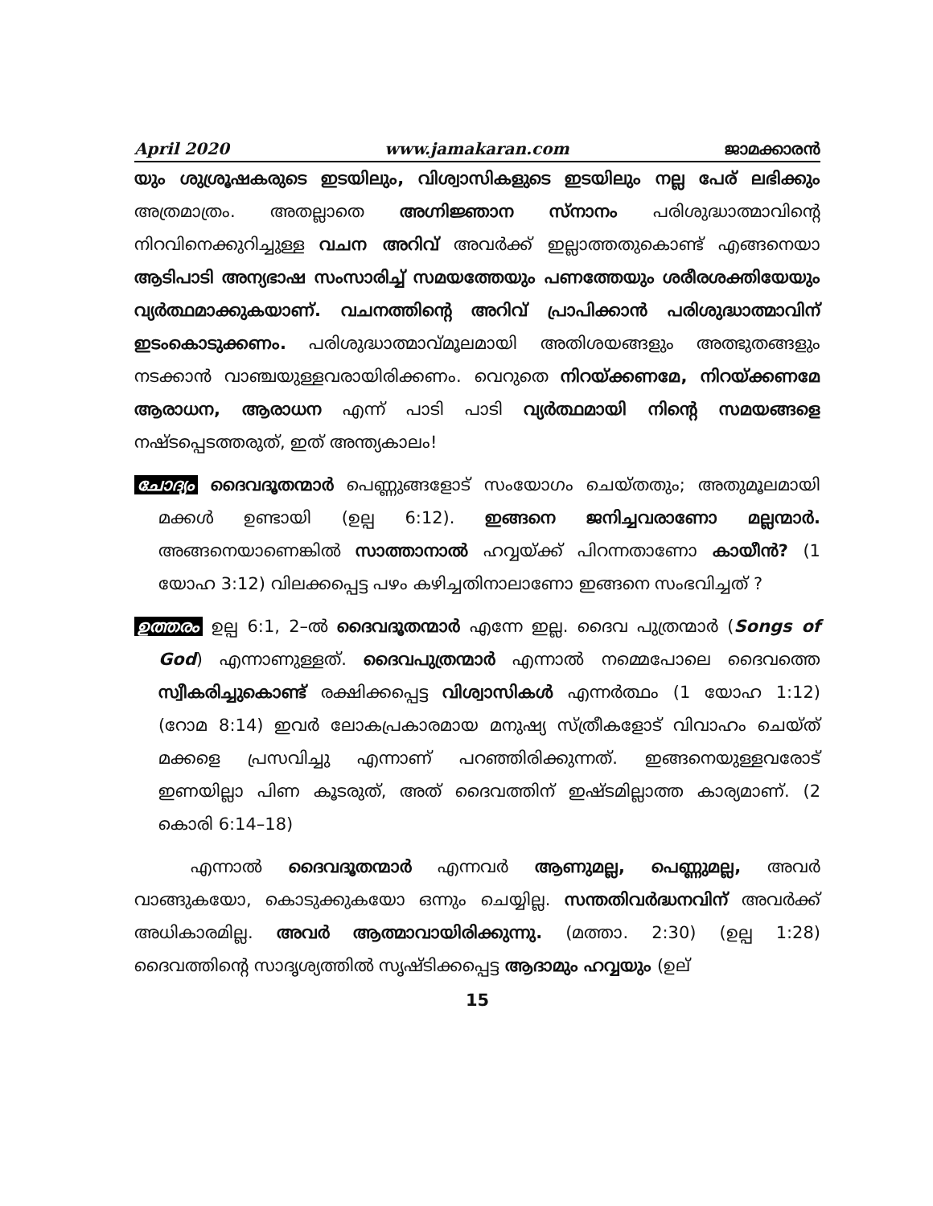April 2020 www.jamakaran.com ജാമക്കാരൻ
യും ശുശ്രൂഷകരുടെ ഇടയിലും, വിശ്വാസികളുടെ ഇടയിലും നല്ല പേര് ലഭിക്കും അത്രമാത്രം. അതല്ലാതെ അഗ്നിജ്ഞാന സ്നാനം പരിശുദ്ധാത്മാവിന്റെ നിറവിനെക്കുറിച്ചുള്ള വചന അറിവ് അവർക്ക് ഇല്ലാത്തതുകൊണ്ട് എങ്ങനെയാ ആടിപാടി അന്യഭാഷ സംസാരിച്ച് സമയത്തേയും പണത്തേയും ശരീരശക്തിയേയും വ്യർത്ഥമാക്കുകയാണ്. വചനത്തിന്റെ അറിവ് പ്രാപിക്കാൻ പരിശുദ്ധാത്മാവിന് ഇടംകൊടുക്കണം. പരിശുദ്ധാത്മാവ്മൂലമായി അതിശയങ്ങളും അത്ഭുതങ്ങളും നടക്കാൻ വാഞ്ചയുള്ളവരായിരിക്കണം. വെറുതെ നിറയ്ക്കണമേ, നിറയ്ക്കണമേ ആരാധന, ആരാധന എന്ന് പാടി പാടി വ്യർത്ഥമായി നിന്റെ സമയങ്ങളെ നഷ്ടപ്പെടത്തരുത്, ഇത് അന്ത്യകാലം!
ചോദ്യം ദൈവദൂതന്മാർ പെണ്ണുങ്ങളോട് സംയോഗം ചെയ്തതും; അതുമൂലമായി മക്കൾ ഉണ്ടായി (ഉല്പ 6:12). ഇങ്ങനെ ജനിച്ചവരാണോ മല്ലന്മാർ. അങ്ങനെയാണെങ്കിൽ സാത്താനാൽ ഹവ്വയ്ക്ക് പിറന്നതാണോ കായീൻ? (1 യോഹ 3:12) വിലക്കപ്പെട്ട പഴം കഴിച്ചതിനാലാണോ ഇങ്ങനെ സംഭവിച്ചത് ?
ഉത്തരം ഉല്പ 6:1, 2–ൽ ദൈവദൂതന്മാർ എന്നേ ഇല്ല. ദൈവ പുത്രന്മാർ (Songs of God) എന്നാണുള്ളത്. ദൈവപുത്രന്മാർ എന്നാൽ നമ്മെപോലെ ദൈവത്തെ സ്വീകരിച്ചുകൊണ്ട് രക്ഷിക്കപ്പെട്ട വിശ്വാസികൾ എന്നർത്ഥം (1 യോഹ 1:12) (റോമ 8:14) ഇവർ ലോകപ്രകാരമായ മനുഷ്യ സ്ത്രീകളോട് വിവാഹം ചെയ്ത് മക്കളെ പ്രസവിച്ചു എന്നാണ് പറഞ്ഞിരിക്കുന്നത്. ഇങ്ങനെയുള്ളവരോട് ഇണയില്ലാ പിണ കൂടരുത്, അത് ദൈവത്തിന് ഇഷ്ടമില്ലാത്ത കാര്യമാണ്. (2 കൊരി 6:14–18)
എന്നാൽ ദൈവദൂതന്മാർ എന്നവർ ആണുമല്ല, പെണ്ണുമല്ല, അവർ വാങ്ങുകയോ, കൊടുക്കുകയോ ഒന്നും ചെയ്യില്ല. സന്തതിവർദ്ധനവിന് അവർക്ക് അധികാരമില്ല. അവർ ആത്മാവായിരിക്കുന്നു. (മത്താ. 2:30) (ഉല്പ 1:28) ദൈവത്തിന്റെ സാദൃശ്യത്തിൽ സൃഷ്ടിക്കപ്പെട്ട ആദാമും ഹവ്വയും (ഉല്
15